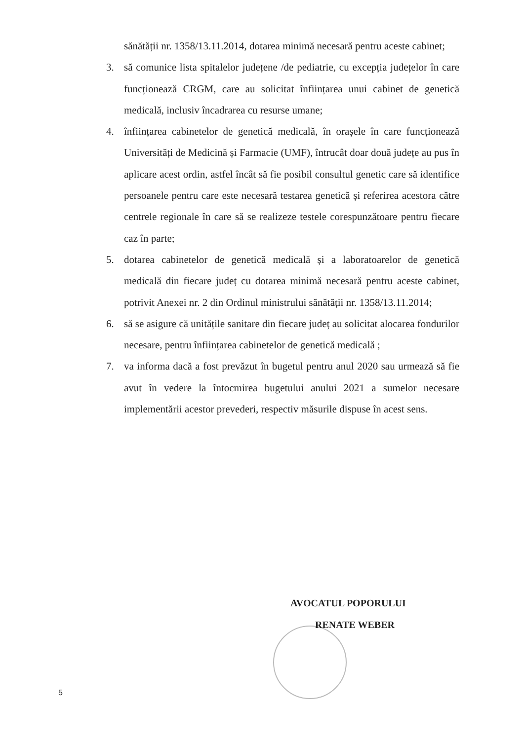sănătății nr. 1358/13.11.2014, dotarea minimă necesară pentru aceste cabinet;
3. să comunice lista spitalelor județene /de pediatrie, cu excepția județelor în care funcționează CRGM, care au solicitat înființarea unui cabinet de genetică medicală, inclusiv încadrarea cu resurse umane;
4. înființarea cabinetelor de genetică medicală, în orașele în care funcționează Universități de Medicină și Farmacie (UMF), întrucât doar două județe au pus în aplicare acest ordin, astfel încât să fie posibil consultul genetic care să identifice persoanele pentru care este necesară testarea genetică și referirea acestora către centrele regionale în care să se realizeze testele corespunzătoare pentru fiecare caz în parte;
5. dotarea cabinetelor de genetică medicală și a laboratoarelor de genetică medicală din fiecare județ cu dotarea minimă necesară pentru aceste cabinet, potrivit Anexei nr. 2 din Ordinul ministrului sănătății nr. 1358/13.11.2014;
6. să se asigure că unitățile sanitare din fiecare județ au solicitat alocarea fondurilor necesare, pentru înființarea cabinetelor de genetică medicală ;
7. va informa dacă a fost prevăzut în bugetul pentru anul 2020 sau urmează să fie avut în vedere la întocmirea bugetului anului 2021 a sumelor necesare implementării acestor prevederi, respectiv măsurile dispuse în acest sens.
AVOCATUL POPORULUI
RENATE WEBER
5